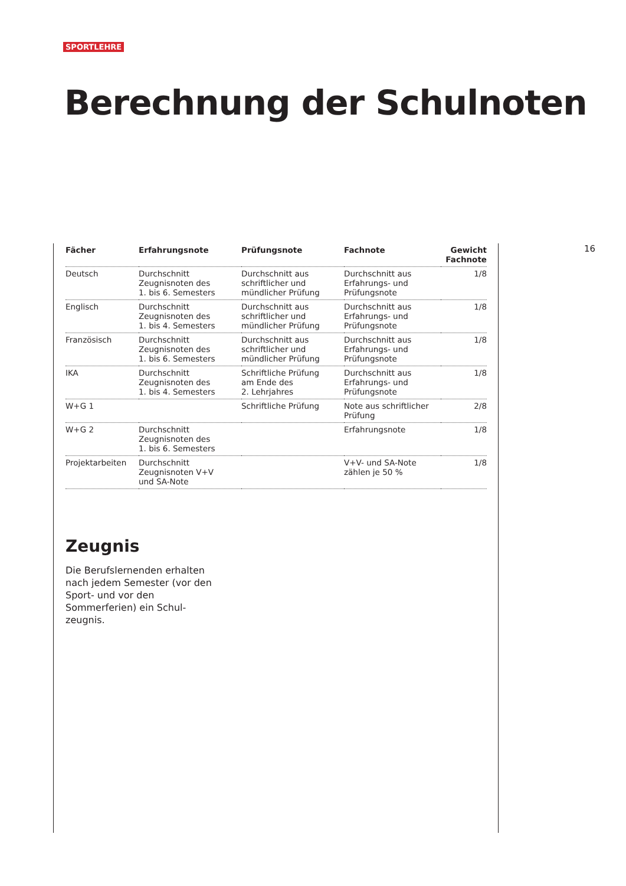SPORTLEHRE
Berechnung der Schulnoten
16
| Fächer | Erfahrungsnote | Prüfungsnote | Fachnote | Gewicht Fachnote |
| --- | --- | --- | --- | --- |
| Deutsch | Durchschnitt Zeugnisnoten des 1. bis 6. Semesters | Durchschnitt aus schriftlicher und mündlicher Prüfung | Durchschnitt aus Erfahrungs- und Prüfungsnote | 1/8 |
| Englisch | Durchschnitt Zeugnisnoten des 1. bis 4. Semesters | Durchschnitt aus schriftlicher und mündlicher Prüfung | Durchschnitt aus Erfahrungs- und Prüfungsnote | 1/8 |
| Französisch | Durchschnitt Zeugnisnoten des 1. bis 6. Semesters | Durchschnitt aus schriftlicher und mündlicher Prüfung | Durchschnitt aus Erfahrungs- und Prüfungsnote | 1/8 |
| IKA | Durchschnitt Zeugnisnoten des 1. bis 4. Semesters | Schriftliche Prüfung am Ende des 2. Lehrjahres | Durchschnitt aus Erfahrungs- und Prüfungsnote | 1/8 |
| W+G 1 | | Schriftliche Prüfung | Note aus schriftlicher Prüfung | 2/8 |
| W+G 2 | Durchschnitt Zeugnisnoten des 1. bis 6. Semesters | | Erfahrungsnote | 1/8 |
| Projektarbeiten | Durchschnitt Zeugnisnoten V+V und SA-Note | | V+V- und SA-Note zählen je 50 % | 1/8 |
Zeugnis
Die Berufslernenden erhalten nach jedem Semester (vor den Sport- und vor den Sommerferien) ein Schul-
zeugnis.